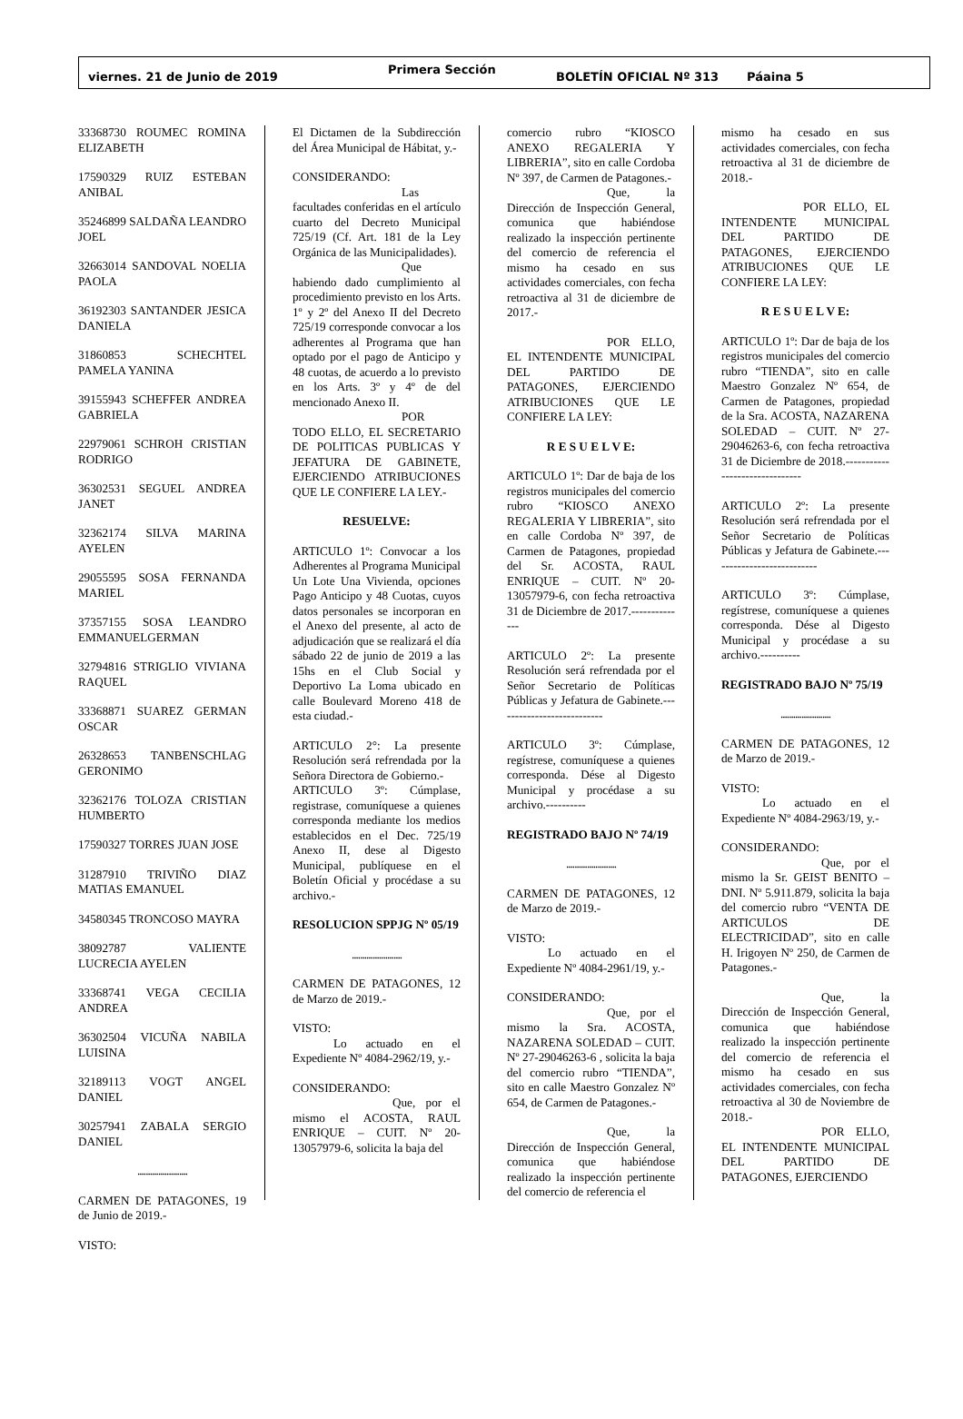viernes. 21 de Junio de 2019 Primera Sección BOLETÍN OFICIAL Nº 313 Páaina 5
33368730 ROUMEC ROMINA ELIZABETH
17590329 RUIZ ESTEBAN ANIBAL
35246899 SALDAÑA LEANDRO JOEL
32663014 SANDOVAL NOELIA PAOLA
36192303 SANTANDER JESICA DANIELA
31860853 SCHECHTEL PAMELA YANINA
39155943 SCHEFFER ANDREA GABRIELA
22979061 SCHROH CRISTIAN RODRIGO
36302531 SEGUEL ANDREA JANET
32362174 SILVA MARINA AYELEN
29055595 SOSA FERNANDA MARIEL
37357155 SOSA LEANDRO EMMANUELGERMAN
32794816 STRIGLIO VIVIANA RAQUEL
33368871 SUAREZ GERMAN OSCAR
26328653 TANBENSCHLAG GERONIMO
32362176 TOLOZA CRISTIAN HUMBERTO
17590327 TORRES JUAN JOSE
31287910 TRIVIÑO DIAZ MATIAS EMANUEL
34580345 TRONCOSO MAYRA
38092787 VALIENTE LUCRECIA AYELEN
33368741 VEGA CECILIA ANDREA
36302504 VICUÑA NABILA LUISINA
32189113 VOGT ANGEL DANIEL
30257941 ZABALA SERGIO DANIEL
........................
CARMEN DE PATAGONES, 19 de Junio de 2019.-
VISTO:
El Dictamen de la Subdirección del Área Municipal de Hábitat, y.-
CONSIDERANDO:
Las facultades conferidas en el artículo cuarto del Decreto Municipal 725/19 (Cf. Art. 181 de la Ley Orgánica de las Municipalidades).
Que habiendo dado cumplimiento al procedimiento previsto en los Arts. 1º y 2º del Anexo II del Decreto 725/19 corresponde convocar a los adherentes al Programa que han optado por el pago de Anticipo y 48 cuotas, de acuerdo a lo previsto en los Arts. 3º y 4º de del mencionado Anexo II.
POR TODO ELLO, EL SECRETARIO DE POLITICAS PUBLICAS Y JEFATURA DE GABINETE, EJERCIENDO ATRIBUCIONES QUE LE CONFIERE LA LEY.-
RESUELVE:
ARTICULO 1º: Convocar a los Adherentes al Programa Municipal Un Lote Una Vivienda, opciones Pago Anticipo y 48 Cuotas, cuyos datos personales se incorporan en el Anexo del presente, al acto de adjudicación que se realizará el día sábado 22 de junio de 2019 a las 15hs en el Club Social y Deportivo La Loma ubicado en calle Boulevard Moreno 418 de esta ciudad.-
ARTICULO 2°: La presente Resolución será refrendada por la Señora Directora de Gobierno.-
ARTICULO 3º: Cúmplase, registrase, comuníquese a quienes corresponda mediante los medios establecidos en el Dec. 725/19 Anexo II, dese al Digesto Municipal, publíquese en el Boletín Oficial y procédase a su archivo.-
RESOLUCION SPPJG Nº 05/19
........................
CARMEN DE PATAGONES, 12 de Marzo de 2019.-
VISTO:
Lo actuado en el Expediente Nº 4084-2962/19, y.-
CONSIDERANDO:
Que, por el mismo el ACOSTA, RAUL ENRIQUE – CUIT. Nº 20-13057979-6, solicita la baja del
comercio rubro “KIOSCO ANEXO REGALERIA Y LIBRERIA”, sito en calle Cordoba Nº 397, de Carmen de Patagones.-
Que, la Dirección de Inspección General, comunica que habiéndose realizado la inspección pertinente del comercio de referencia el mismo ha cesado en sus actividades comerciales, con fecha retroactiva al 31 de diciembre de 2017.-
POR ELLO, EL INTENDENTE MUNICIPAL DEL PARTIDO DE PATAGONES, EJERCIENDO ATRIBUCIONES QUE LE CONFIERE LA LEY:
R E S U E L V E:
ARTICULO 1º: Dar de baja de los registros municipales del comercio rubro “KIOSCO ANEXO REGALERIA Y LIBRERIA”, sito en calle Cordoba Nº 397, de Carmen de Patagones, propiedad del Sr. ACOSTA, RAUL ENRIQUE – CUIT. Nº 20-13057979-6, con fecha retroactiva 31 de Diciembre de 2017.--------------
ARTICULO 2º: La presente Resolución será refrendada por el Señor Secretario de Políticas Públicas y Jefatura de Gabinete.---------------------------
ARTICULO 3º: Cúmplase, regístrese, comuníquese a quienes corresponda. Dése al Digesto Municipal y procédase a su archivo.----------
REGISTRADO BAJO Nº 74/19
........................
CARMEN DE PATAGONES, 12 de Marzo de 2019.-
VISTO:
Lo actuado en el Expediente Nº 4084-2961/19, y.-
CONSIDERANDO:
Que, por el mismo la Sra. ACOSTA, NAZARENA SOLEDAD – CUIT. Nº 27-29046263-6 , solicita la baja del comercio rubro “TIENDA”, sito en calle Maestro Gonzalez Nº 654, de Carmen de Patagones.-
Que, la Dirección de Inspección General, comunica que habiéndose realizado la inspección pertinente del comercio de referencia el
mismo ha cesado en sus actividades comerciales, con fecha retroactiva al 31 de diciembre de 2018.-
POR ELLO, EL INTENDENTE MUNICIPAL DEL PARTIDO DE PATAGONES, EJERCIENDO ATRIBUCIONES QUE LE CONFIERE LA LEY:
R E S U E L V E:
ARTICULO 1º: Dar de baja de los registros municipales del comercio rubro “TIENDA”, sito en calle Maestro Gonzalez Nº 654, de Carmen de Patagones, propiedad de la Sra. ACOSTA, NAZARENA SOLEDAD – CUIT. Nº 27-29046263-6, con fecha retroactiva 31 de Diciembre de 2018.-------------------------------
ARTICULO 2º: La presente Resolución será refrendada por el Señor Secretario de Políticas Públicas y Jefatura de Gabinete.---------------------------
ARTICULO 3º: Cúmplase, regístrese, comuníquese a quienes corresponda. Dése al Digesto Municipal y procédase a su archivo.----------
REGISTRADO BAJO Nº 75/19
........................
CARMEN DE PATAGONES, 12 de Marzo de 2019.-
VISTO:
Lo actuado en el Expediente Nº 4084-2963/19, y.-
CONSIDERANDO:
Que, por el mismo la Sr. GEIST BENITO – DNI. Nº 5.911.879, solicita la baja del comercio rubro “VENTA DE ARTICULOS DE ELECTRICIDAD”, sito en calle H. Irigoyen Nº 250, de Carmen de Patagones.-
Que, la Dirección de Inspección General, comunica que habiéndose realizado la inspección pertinente del comercio de referencia el mismo ha cesado en sus actividades comerciales, con fecha retroactiva al 30 de Noviembre de 2018.-
POR ELLO, EL INTENDENTE MUNICIPAL DEL PARTIDO DE PATAGONES, EJERCIENDO